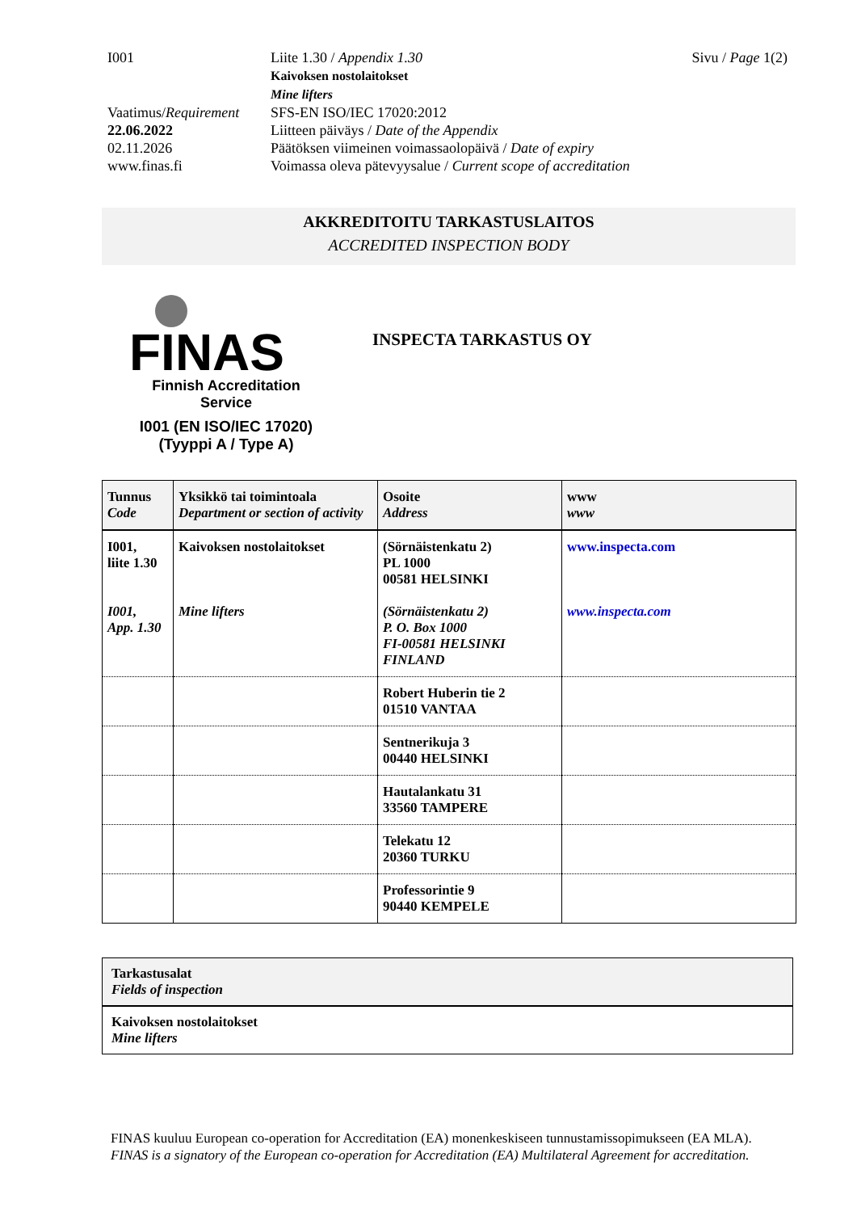I001 Liite 1.30 / Appendix 1.30
Kaivoksen nostolaitokset
Mine lifters
Sivu / Page 1(2)
Vaatimus/Requirement
SFS-EN ISO/IEC 17020:2012
22.06.2022 Liitteen päiväys / Date of the Appendix
02.11.2026 Päätöksen viimeinen voimassaolopäivä / Date of expiry
www.finas.fi Voimassa oleva pätevyysalue / Current scope of accreditation
AKKREDITOITU TARKASTUSLAITOS
ACCREDITED INSPECTION BODY
FINAS
Finnish Accreditation Service
I001 (EN ISO/IEC 17020)
(Tyyppi A / Type A)
INSPECTA TARKASTUS OY
| Tunnus Code | Yksikkö tai toimintoala Department or section of activity | Osoite Address | www www |
| --- | --- | --- | --- |
| I001, liite 1.30 I001, App. 1.30 | Kaivoksen nostolaitokset Mine lifters | (Sörnäistenkatu 2) PL 1000 00581 HELSINKI (Sörnäistenkatu 2) P. O. Box 1000 FI-00581 HELSINKI FINLAND | www.inspecta.com www.inspecta.com |
| | | Robert Huberin tie 2 01510 VANTAA | |
| | | Sentnerikuja 3 00440 HELSINKI | |
| | | Hautalankatu 31 33560 TAMPERE | |
| | | Telekatu 12 20360 TURKU | |
| | | Professorintie 9 90440 KEMPELE | |
| Tarkastusalat Fields of inspection |
| Kaivoksen nostolaitokset Mine lifters |
FINAS kuuluu European co-operation for Accreditation (EA) monenkeskiseen tunnustamissopimukseen (EA MLA).
FINAS is a signatory of the European co-operation for Accreditation (EA) Multilateral Agreement for accreditation.